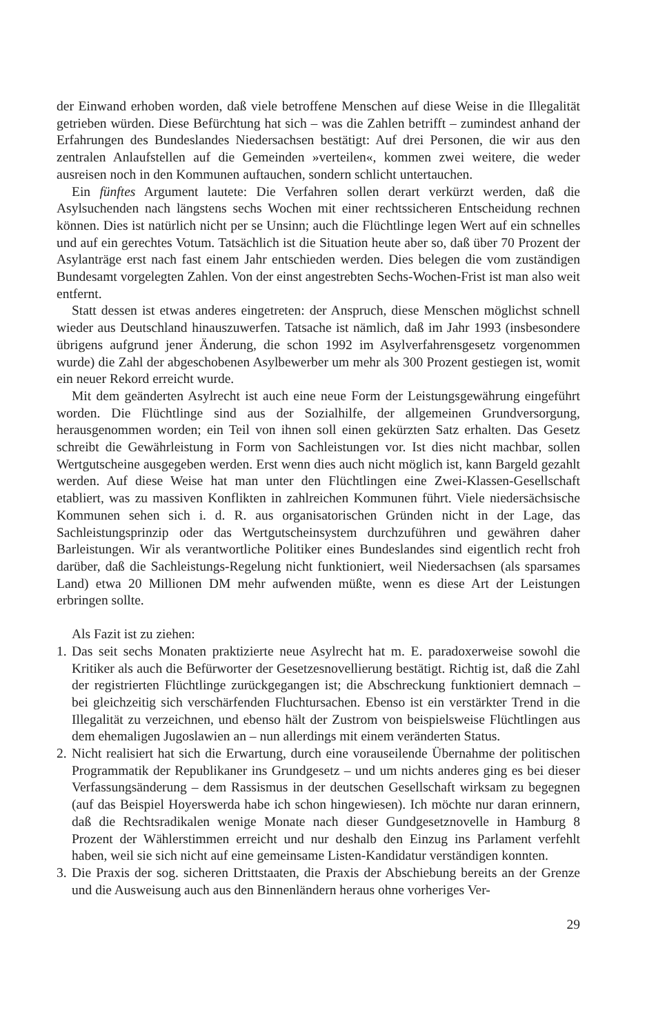der Einwand erhoben worden, daß viele betroffene Menschen auf diese Weise in die Illegalität getrieben würden. Diese Befürchtung hat sich – was die Zahlen betrifft – zumindest anhand der Erfahrungen des Bundeslandes Niedersachsen bestätigt: Auf drei Personen, die wir aus den zentralen Anlaufstellen auf die Gemeinden »verteilen«, kommen zwei weitere, die weder ausreisen noch in den Kommunen auftauchen, sondern schlicht untertauchen.
Ein fünftes Argument lautete: Die Verfahren sollen derart verkürzt werden, daß die Asylsuchenden nach längstens sechs Wochen mit einer rechtssicheren Entscheidung rechnen können. Dies ist natürlich nicht per se Unsinn; auch die Flüchtlinge legen Wert auf ein schnelles und auf ein gerechtes Votum. Tatsächlich ist die Situation heute aber so, daß über 70 Prozent der Asylanträge erst nach fast einem Jahr entschieden werden. Dies belegen die vom zuständigen Bundesamt vorgelegten Zahlen. Von der einst angestrebten Sechs-Wochen-Frist ist man also weit entfernt.
Statt dessen ist etwas anderes eingetreten: der Anspruch, diese Menschen möglichst schnell wieder aus Deutschland hinauszuwerfen. Tatsache ist nämlich, daß im Jahr 1993 (insbesondere übrigens aufgrund jener Änderung, die schon 1992 im Asylverfahrensgesetz vorgenommen wurde) die Zahl der abgeschobenen Asylbewerber um mehr als 300 Prozent gestiegen ist, womit ein neuer Rekord erreicht wurde.
Mit dem geänderten Asylrecht ist auch eine neue Form der Leistungsgewährung eingeführt worden. Die Flüchtlinge sind aus der Sozialhilfe, der allgemeinen Grundversorgung, herausgenommen worden; ein Teil von ihnen soll einen gekürzten Satz erhalten. Das Gesetz schreibt die Gewährleistung in Form von Sachleistungen vor. Ist dies nicht machbar, sollen Wertgutscheine ausgegeben werden. Erst wenn dies auch nicht möglich ist, kann Bargeld gezahlt werden. Auf diese Weise hat man unter den Flüchtlingen eine Zwei-Klassen-Gesellschaft etabliert, was zu massiven Konflikten in zahlreichen Kommunen führt. Viele niedersächsische Kommunen sehen sich i. d. R. aus organisatorischen Gründen nicht in der Lage, das Sachleistungsprinzip oder das Wertgutscheinsystem durchzuführen und gewähren daher Barleistungen. Wir als verantwortliche Politiker eines Bundeslandes sind eigentlich recht froh darüber, daß die Sachleistungs-Regelung nicht funktioniert, weil Niedersachsen (als sparsames Land) etwa 20 Millionen DM mehr aufwenden müßte, wenn es diese Art der Leistungen erbringen sollte.
Als Fazit ist zu ziehen:
1.
Das seit sechs Monaten praktizierte neue Asylrecht hat m. E. paradoxerweise sowohl die Kritiker als auch die Befürworter der Gesetzesnovellierung bestätigt. Richtig ist, daß die Zahl der registrierten Flüchtlinge zurückgegangen ist; die Abschreckung funktioniert demnach – bei gleichzeitig sich verschärfenden Fluchtursachen. Ebenso ist ein verstärkter Trend in die Illegalität zu verzeichnen, und ebenso hält der Zustrom von beispielsweise Flüchtlingen aus dem ehemaligen Jugoslawien an – nun allerdings mit einem veränderten Status.
2.
Nicht realisiert hat sich die Erwartung, durch eine vorauseilende Übernahme der politischen Programmatik der Republikaner ins Grundgesetz – und um nichts anderes ging es bei dieser Verfassungsänderung – dem Rassismus in der deutschen Gesellschaft wirksam zu begegnen (auf das Beispiel Hoyerswerda habe ich schon hingewiesen). Ich möchte nur daran erinnern, daß die Rechtsradikalen wenige Monate nach dieser Gundgesetznovelle in Hamburg 8 Prozent der Wählerstimmen erreicht und nur deshalb den Einzug ins Parlament verfehlt haben, weil sie sich nicht auf eine gemeinsame Listen-Kandidatur verständigen konnten.
3.
Die Praxis der sog. sicheren Drittstaaten, die Praxis der Abschiebung bereits an der Grenze und die Ausweisung auch aus den Binnenländern heraus ohne vorheriges Ver-
29